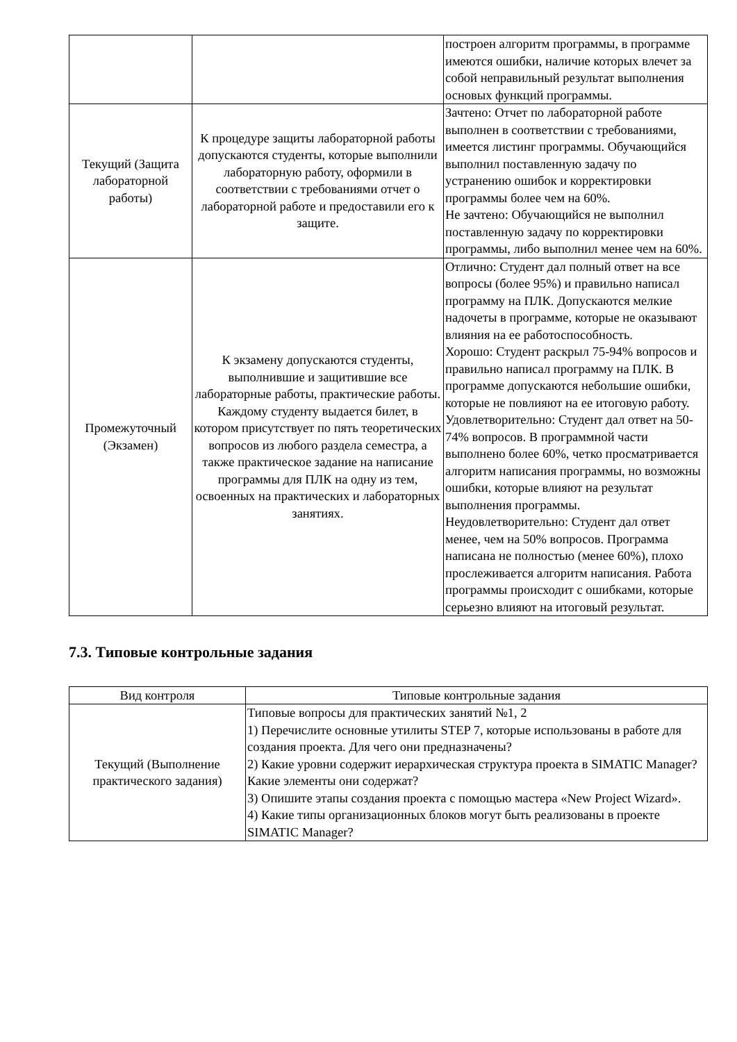| | | построен алгоритм программы, в программе имеются ошибки, наличие которых влечет за собой неправильный результат выполнения основых функций программы. |
| Текущий (Защита лабораторной работы) | К процедуре защиты лабораторной работы допускаются студенты, которые выполнили лабораторную работу, оформили в соответствии с требованиями отчет о лабораторной работе и предоставили его к защите. | Зачтено: Отчет по лабораторной работе выполнен в соответствии с требованиями, имеется листинг программы. Обучающийся выполнил поставленную задачу по устранению ошибок и корректировки программы более чем на 60%. Не зачтено: Обучающийся не выполнил поставленную задачу по корректировки программы, либо выполнил менее чем на 60%. |
| Промежуточный (Экзамен) | К экзамену допускаются студенты, выполнившие и защитившие все лабораторные работы, практические работы. Каждому студенту выдается билет, в котором присутствует по пять теоретических вопросов из любого раздела семестра, а также практическое задание на написание программы для ПЛК на одну из тем, освоенных на практических и лабораторных занятиях. | Отлично: Студент дал полный ответ на все вопросы (более 95%) и правильно написал программу на ПЛК. Допускаются мелкие надочеты в программе, которые не оказывают влияния на ее работоспособность. Хорошо: Студент раскрыл 75-94% вопросов и правильно написал программу на ПЛК. В программе допускаются небольшие ошибки, которые не повлияют на ее итоговую работу. Удовлетворительно: Студент дал ответ на 50-74% вопросов. В программной части выполнено более 60%, четко просматривается алгоритм написания программы, но возможны ошибки, которые влияют на результат выполнения программы. Неудовлетворительно: Студент дал ответ менее, чем на 50% вопросов. Программа написана не полностью (менее 60%), плохо прослеживается алгоритм написания. Работа программы происходит с ошибками, которые серьезно влияют на итоговый результат. |
7.3. Типовые контрольные задания
| Вид контроля | Типовые контрольные задания |
| --- | --- |
| Текущий (Выполнение практического задания) | Типовые вопросы для практических занятий №1, 2 1) Перечислите основные утилиты STEP 7, которые использованы в работе для создания проекта. Для чего они предназначены? 2) Какие уровни содержит иерархическая структура проекта в SIMATIC Manager? Какие элементы они содержат? 3) Опишите этапы создания проекта с помощью мастера «New Project Wizard». 4) Какие типы организационных блоков могут быть реализованы в проекте SIMATIC Manager? |